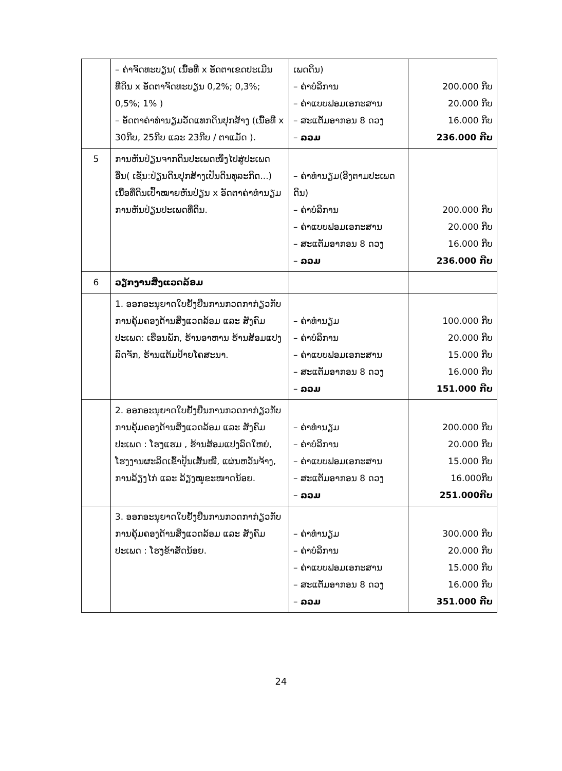| | – ຄ່າຈົດທະບຽນ( ເນື້ອທີ່ x ອັດຕາເຂດປະເມີນທີ່ດິນ x ອັດຕາຈົດທະບຽນ 0,2%; 0,3%; 0,5%; 1% ) – ອັດຕາຄ່າທຳນຽມວັດແທກດິນປຸກສ້າງ (ເນື້ອທີ່ x 30ກີບ, 25ກີບ ແລະ 23ກີບ / ຕາແມັດ ). | ເພດດິນ) – ຄ່າບໍລິການ – ຄ່າແບບຟອມເອກະສານ – ສະແຕັມອາກອນ 8 ດວງ – ລວມ | 200.000 ກີບ 20.000 ກີບ 16.000 ກີບ 236.000 ກີບ |
| 5 | ການຫັນປ່ຽນຈາກດິນປະເພດໜຶ່ງໄປສູ່ປະເພດອື່ນ( ເຊັ່ນ:ປ່ຽນດິນປຸກສ້າງເປັນດິນທຸລະກິດ...) ເນື້ອທີ່ດິນເປົ້າໝາຍຫັນປ່ຽນ x ອັດຕາຄ່າທຳນຽມ ການຫັນປ່ຽນປະເພດທີ່ດິນ. | – ຄ່າທຳນຽມ(ອີງຕາມປະເພດດິນ) – ຄ່າບໍລິການ – ຄ່າແບບຟອມເອກະສານ – ສະແຕັມອາກອນ 8 ດວງ – ລວມ | 200.000 ກີບ 20.000 ກີບ 16.000 ກີບ 236.000 ກີບ |
| 6 | ວຽກງານສິ່ງແວດລ້ອມ | | |
| | 1. ອອກອະນຸຍາດໃບຢັ້ງຢືນການກວດກາກ່ຽວກັບການຄຸ້ມຄອງດ້ານສິ່ງແວດລ້ອມ ແລະ ສັງຄົມ ປະເພດ: ເຮືອນພັກ, ຮ້ານອາຫານ ຮ້ານສ້ອມແປງລົດຈັກ, ຮ້ານແຕ້ມປ້າຍໂຄສະນາ. | – ຄ່າທຳນຽມ – ຄ່າບໍລິການ – ຄ່າແບບຟອມເອກະສານ – ສະແຕັມອາກອນ 8 ດວງ – ລວມ | 100.000 ກີບ 20.000 ກີບ 15.000 ກີບ 16.000 ກີບ 151.000 ກີບ |
| | 2. ອອກອະນຸຍາດໃບຢັ້ງຢືນການກວດກາກ່ຽວກັບການຄຸ້ມຄອງດ້ານສິ່ງແວດລ້ອມ ແລະ ສັງຄົມ ປະເພດ : ໂຮງແຮມ , ຮ້ານສ້ອມແປງລົດໃຫຍ່, ໂຮງງານຜະລິດເຂົ້າປຸ້ນເສັ້ນໝີ່, ແຜ່ນຫວັນຈ້າງ, ການລ້ຽງໄກ່ ແລະ ລ້ຽງໝູຂະໜາດນ້ອຍ. | – ຄ່າທຳນຽມ – ຄ່າບໍລິການ – ຄ່າແບບຟອມເອກະສານ – ສະແຕັມອາກອນ 8 ດວງ – ລວມ | 200.000 ກີບ 20.000 ກີບ 15.000 ກີບ 16.000ກີບ 251.000ກີບ |
| | 3. ອອກອະນຸຍາດໃບຢັ້ງຢືນການກວດກາກ່ຽວກັບການຄຸ້ມຄອງດ້ານສິ່ງແວດລ້ອມ ແລະ ສັງຄົມ ປະເພດ : ໂຮງຂ້າສັດນ້ອຍ. | – ຄ່າທຳນຽມ – ຄ່າບໍລິການ – ຄ່າແບບຟອມເອກະສານ – ສະແຕັມອາກອນ 8 ດວງ – ລວມ | 300.000 ກີບ 20.000 ກີບ 15.000 ກີບ 16.000 ກີບ 351.000 ກີບ |
24